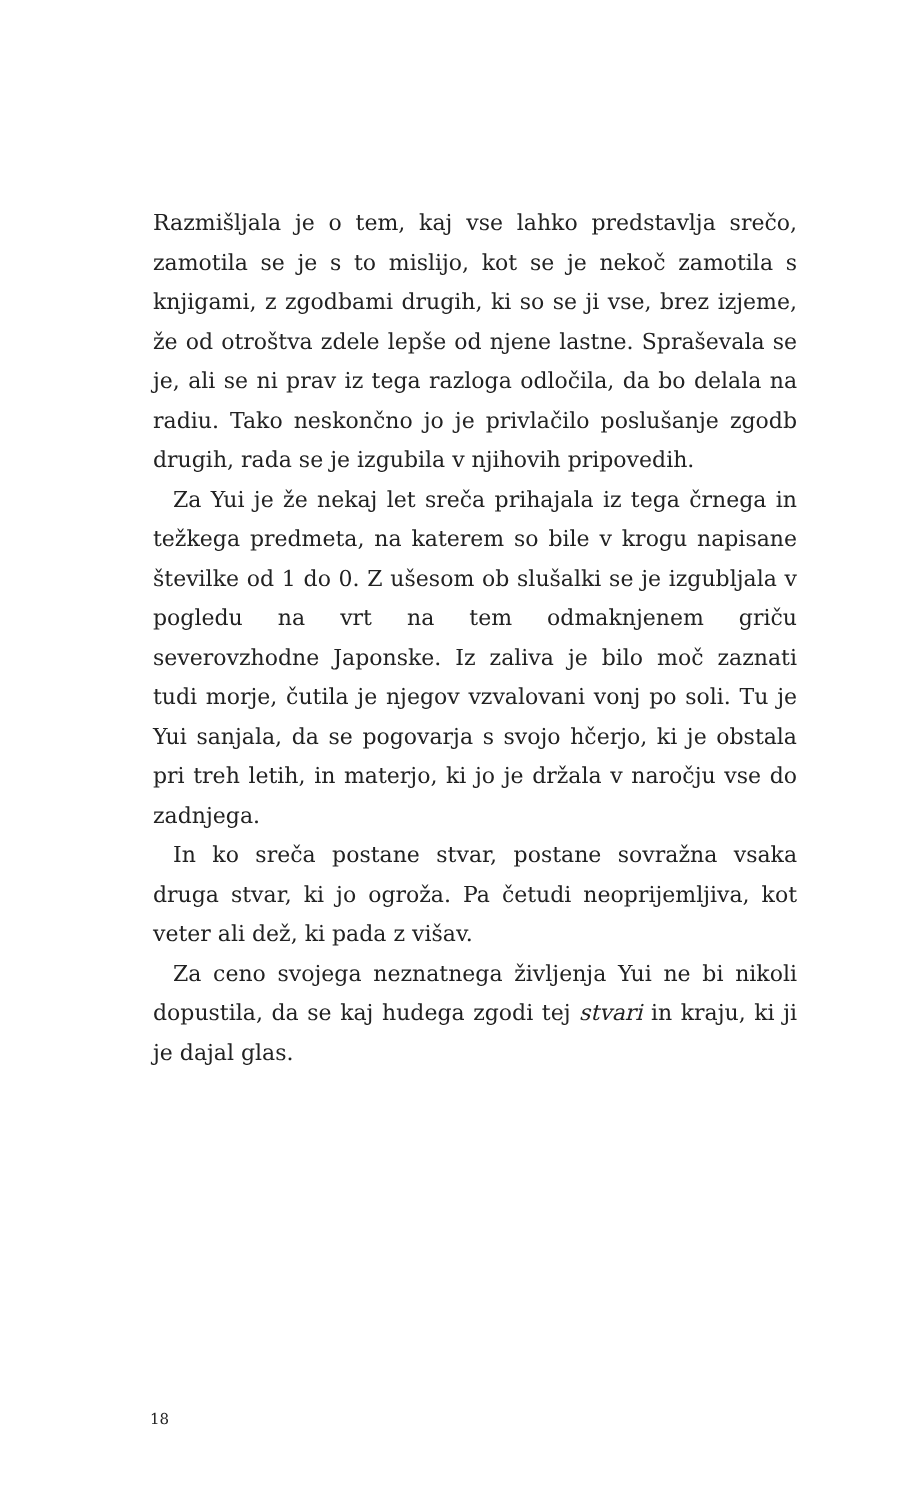Razmišljala je o tem, kaj vse lahko predstavlja srečo, zamotila se je s to mislijo, kot se je nekoč zamotila s knjigami, z zgodbami drugih, ki so se ji vse, brez izjeme, že od otroštva zdele lepše od njene lastne. Spraševala se je, ali se ni prav iz tega razloga odločila, da bo delala na radiu. Tako neskončno jo je privlačilo poslušanje zgodb drugih, rada se je izgubila v njihovih pripovedih.
Za Yui je že nekaj let sreča prihajala iz tega črnega in težkega predmeta, na katerem so bile v krogu napisane številke od 1 do 0. Z ušesom ob slušalki se je izgubljala v pogledu na vrt na tem odmaknjenem griču severovzhodne Japonske. Iz zaliva je bilo moč zaznati tudi morje, čutila je njegov vzvalovani vonj po soli. Tu je Yui sanjala, da se pogovarja s svojo hčerjo, ki je obstala pri treh letih, in materjo, ki jo je držala v naročju vse do zadnjega.
In ko sreča postane stvar, postane sovražna vsaka druga stvar, ki jo ogroža. Pa četudi neoprijemljiva, kot veter ali dež, ki pada z višav.
Za ceno svojega neznatnega življenja Yui ne bi nikoli dopustila, da se kaj hudega zgodi tej stvari in kraju, ki ji je dajal glas.
18